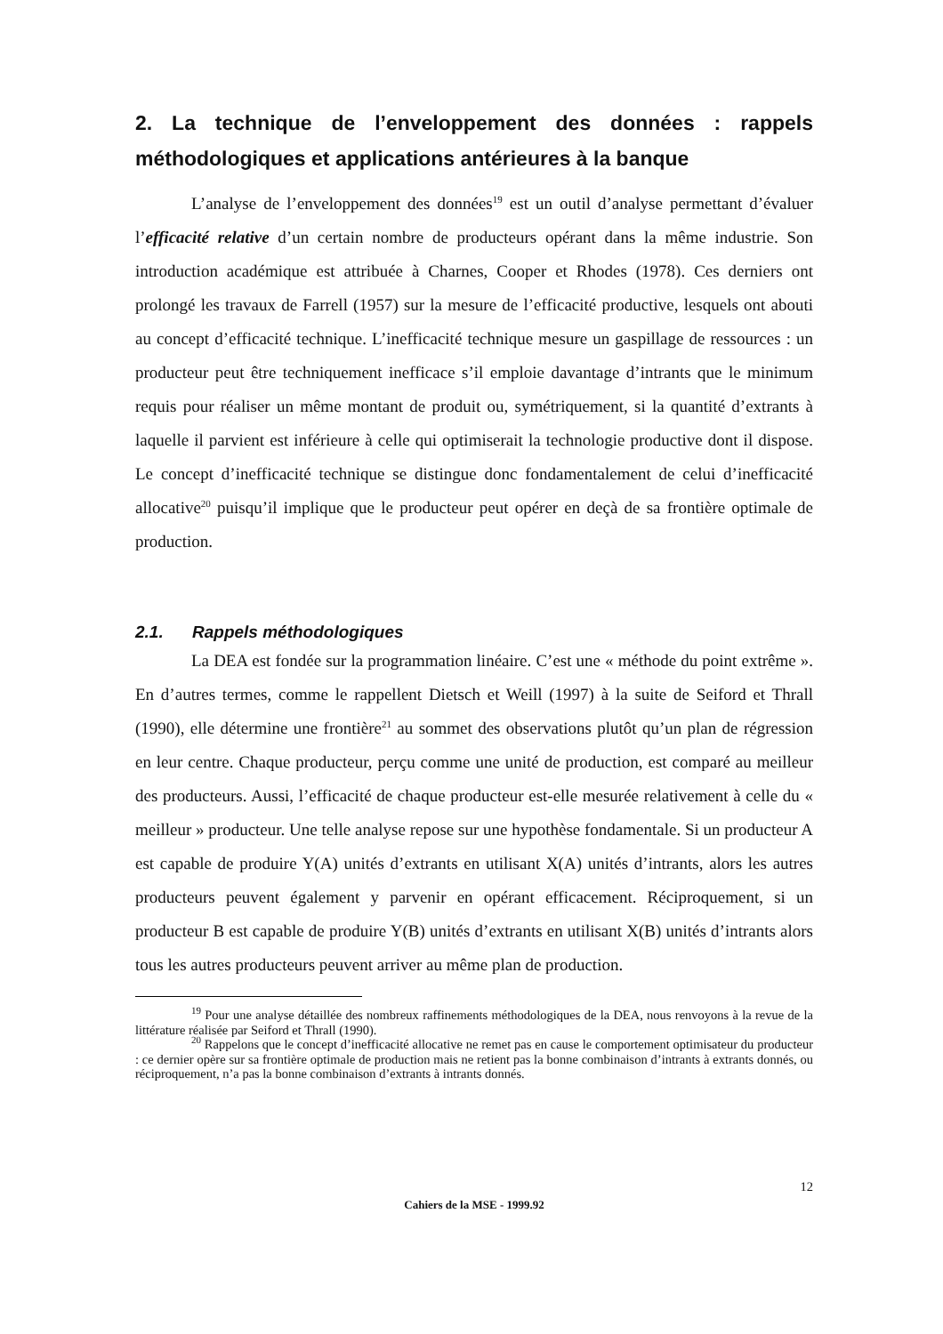2. La technique de l’enveloppement des données : rappels méthodologiques et applications antérieures à la banque
L’analyse de l’enveloppement des données<sup>19</sup> est un outil d’analyse permettant d’évaluer l’efficacité relative d’un certain nombre de producteurs opérant dans la même industrie. Son introduction académique est attribuée à Charnes, Cooper et Rhodes (1978). Ces derniers ont prolongé les travaux de Farrell (1957) sur la mesure de l’efficacité productive, lesquels ont abouti au concept d’efficacité technique. L’inefficacité technique mesure un gaspillage de ressources : un producteur peut être techniquement inefficace s’il emploie davantage d’intrants que le minimum requis pour réaliser un même montant de produit ou, symétriquement, si la quantité d’extrants à laquelle il parvient est inférieure à celle qui optimiserait la technologie productive dont il dispose. Le concept d’inefficacité technique se distingue donc fondamentalement de celui d’inefficacité allocative<sup>20</sup> puisqu’il implique que le producteur peut opérer en deçà de sa frontière optimale de production.
2.1. Rappels méthodologiques
La DEA est fondée sur la programmation linéaire. C’est une « méthode du point extrême ». En d’autres termes, comme le rappellent Dietsch et Weill (1997) à la suite de Seiford et Thrall (1990), elle détermine une frontière<sup>21</sup> au sommet des observations plutôt qu’un plan de régression en leur centre. Chaque producteur, perçu comme une unité de production, est comparé au meilleur des producteurs. Aussi, l’efficacité de chaque producteur est-elle mesurée relativement à celle du « meilleur » producteur. Une telle analyse repose sur une hypothèse fondamentale. Si un producteur A est capable de produire Y(A) unités d’extrants en utilisant X(A) unités d’intrants, alors les autres producteurs peuvent également y parvenir en opérant efficacement. Réciproquement, si un producteur B est capable de produire Y(B) unités d’extrants en utilisant X(B) unités d’intrants alors tous les autres producteurs peuvent arriver au même plan de production.
<sup>19</sup> Pour une analyse détaillée des nombreux raffinements méthodologiques de la DEA, nous renvoyons à la revue de la littérature réalisée par Seiford et Thrall (1990).
<sup>20</sup> Rappelons que le concept d’inefficacité allocative ne remet pas en cause le comportement optimisateur du producteur : ce dernier opère sur sa frontière optimale de production mais ne retient pas la bonne combinaison d’intrants à extrants donnés, ou réciproquement, n’a pas la bonne combinaison d’extrants à intrants donnés.
12
Cahiers de la MSE - 1999.92